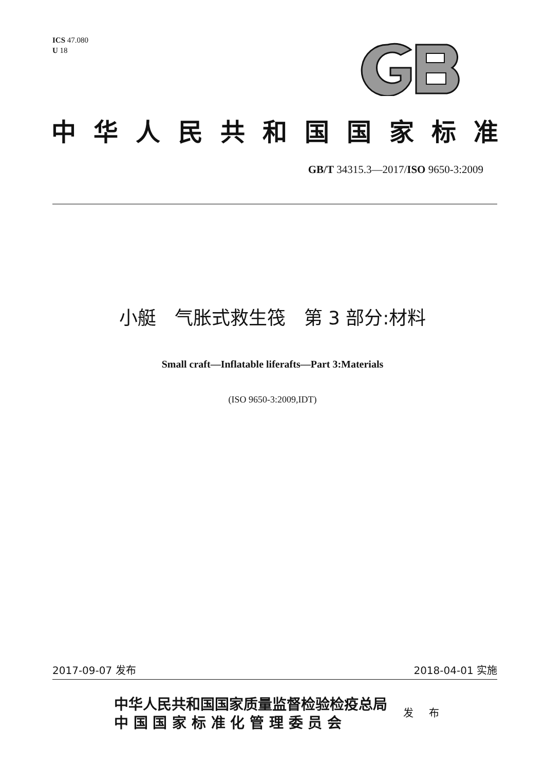ICS 47.080
U 18
中华人民共和国国家标准
GB/T 34315.3—2017/ISO 9650-3:2009
小艇　气胀式救生筏　第 3 部分:材料
Small craft—Inflatable liferafts—Part 3:Materials
(ISO 9650-3:2009,IDT)
2017-09-07 发布 2018-04-01 实施
中华人民共和国国家质量监督检验检疫总局
中 国 国 家 标 准 化 管 理 委 员 会
发 布